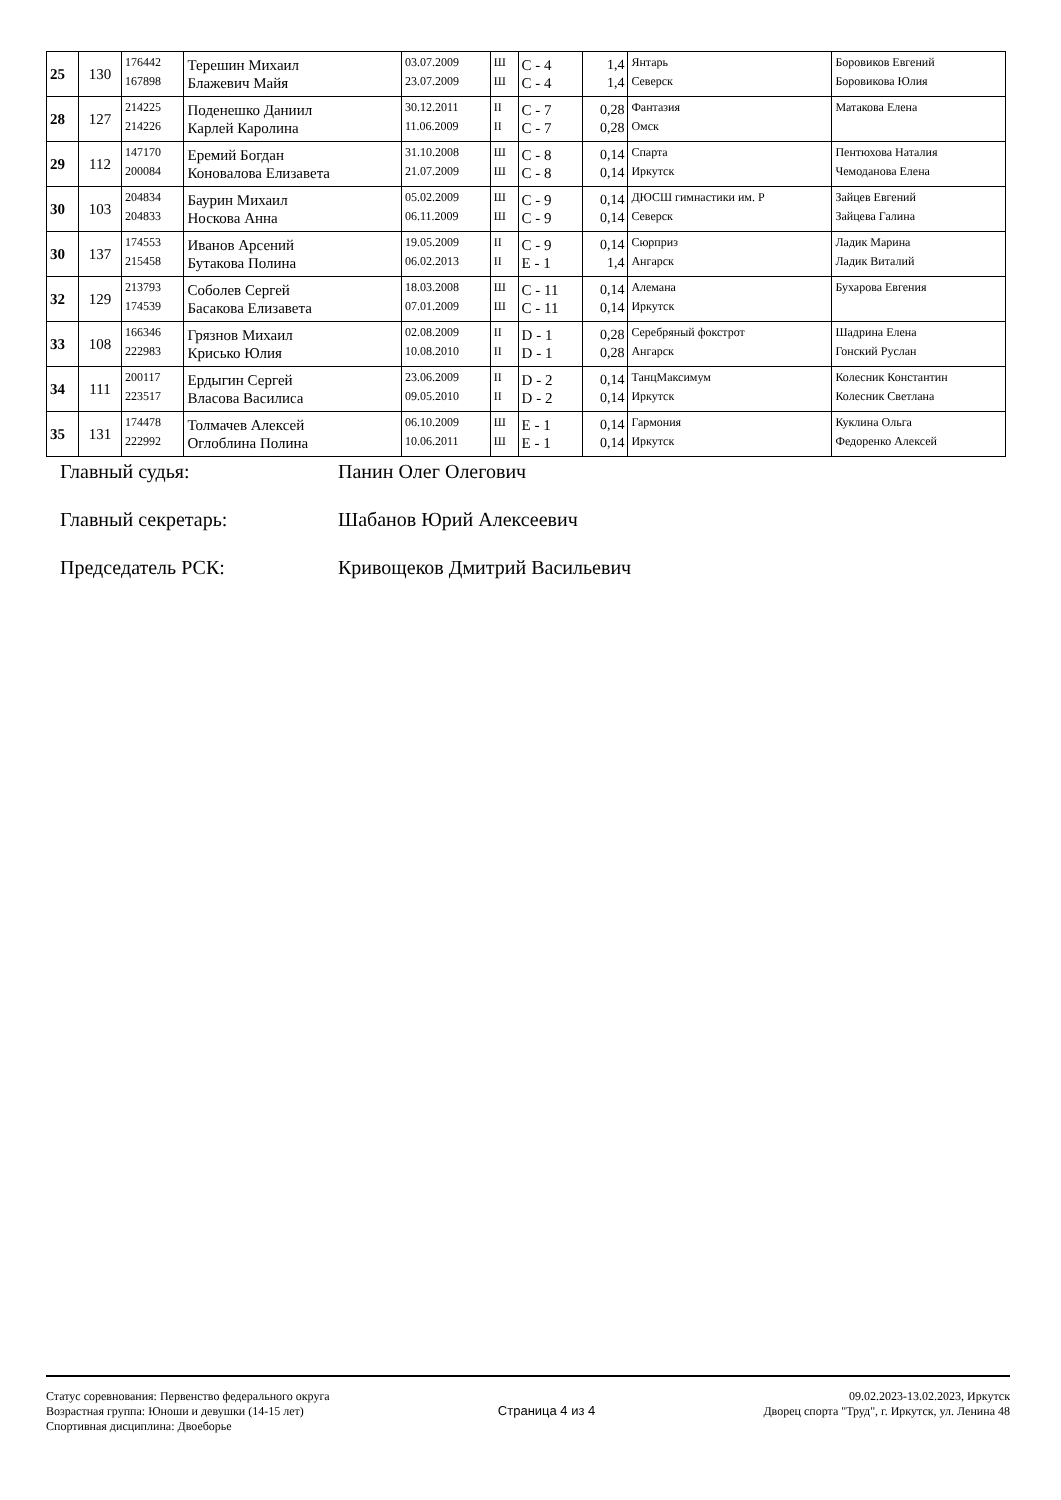| 25 | 130 | 176442 167898 | Терешин Михаил Блажевич Майя | 03.07.2009 23.07.2009 | Ш Ш | C - 4 C - 4 | 1,4 1,4 | Янтарь Северск | Боровиков Евгений Боровикова Юлия |
| 28 | 127 | 214225 214226 | Поденешко Даниил Карлей Каролина | 30.12.2011 11.06.2009 | II II | C - 7 C - 7 | 0,28 0,28 | Фантазия Омск | Матакова Елена |
| 29 | 112 | 147170 200084 | Еремий Богдан Коновалова Елизавета | 31.10.2008 21.07.2009 | Ш Ш | C - 8 C - 8 | 0,14 0,14 | Спарта Иркутск | Пентюхова Наталия Чемоданова Елена |
| 30 | 103 | 204834 204833 | Баурин Михаил Носкова Анна | 05.02.2009 06.11.2009 | Ш Ш | C - 9 C - 9 | 0,14 0,14 | ДЮСШ гимнастики им. Р Северск | Зайцев Евгений Зайцева Галина |
| 30 | 137 | 174553 215458 | Иванов Арсений Бутакова Полина | 19.05.2009 06.02.2013 | II II | C - 9 E - 1 | 0,14 1,4 | Сюрприз Ангарск | Ладик Марина Ладик Виталий |
| 32 | 129 | 213793 174539 | Соболев Сергей Басакова Елизавета | 18.03.2008 07.01.2009 | Ш Ш | C - 11 C - 11 | 0,14 0,14 | Алемана Иркутск | Бухарова Евгения |
| 33 | 108 | 166346 222983 | Грязнов Михаил Крисько Юлия | 02.08.2009 10.08.2010 | II II | D - 1 D - 1 | 0,28 0,28 | Серебряный фокстрот Ангарск | Шадрина Елена Гонский Руслан |
| 34 | 111 | 200117 223517 | Ердыгин Сергей Власова Василиса | 23.06.2009 09.05.2010 | II II | D - 2 D - 2 | 0,14 0,14 | ТанцМаксимум Иркутск | Колесник Константин Колесник Светлана |
| 35 | 131 | 174478 222992 | Толмачев Алексей Оглоблина Полина | 06.10.2009 10.06.2011 | Ш Ш | E - 1 E - 1 | 0,14 0,14 | Гармония Иркутск | Куклина Ольга Федоренко Алексей |
Главный судья: Панин Олег Олегович
Главный секретарь: Шабанов Юрий Алексеевич
Председатель РСК: Кривощеков Дмитрий Васильевич
Статус соревнования: Первенство федерального округа
Возрастная группа: Юноши и девушки (14-15 лет)
Спортивная дисциплина: Двоеборье
Страница 4 из 4
09.02.2023-13.02.2023, Иркутск
Дворец спорта "Труд", г. Иркутск, ул. Ленина 48